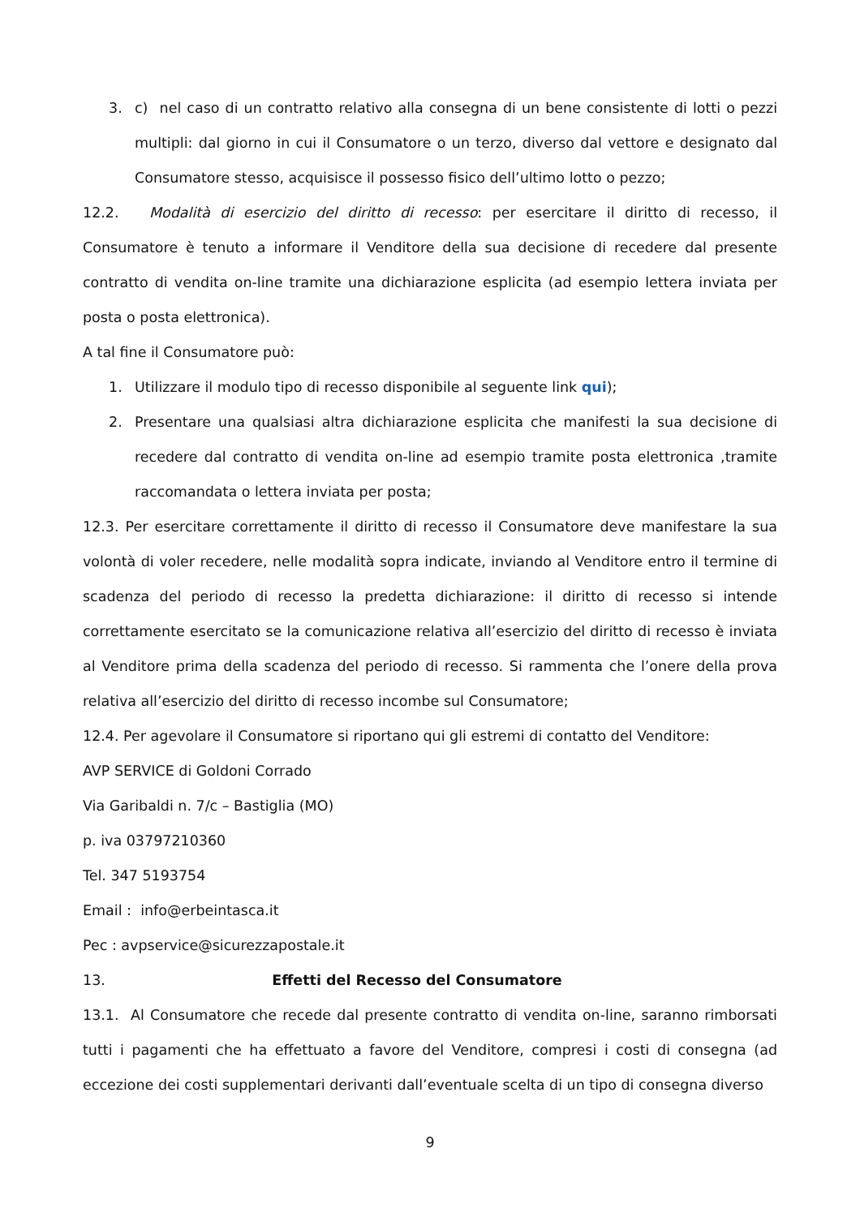3. c) nel caso di un contratto relativo alla consegna di un bene consistente di lotti o pezzi multipli: dal giorno in cui il Consumatore o un terzo, diverso dal vettore e designato dal Consumatore stesso, acquisisce il possesso fisico dell’ultimo lotto o pezzo;
12.2. Modalità di esercizio del diritto di recesso: per esercitare il diritto di recesso, il Consumatore è tenuto a informare il Venditore della sua decisione di recedere dal presente contratto di vendita on-line tramite una dichiarazione esplicita (ad esempio lettera inviata per posta o posta elettronica).
A tal fine il Consumatore può:
1. Utilizzare il modulo tipo di recesso disponibile al seguente link qui);
2. Presentare una qualsiasi altra dichiarazione esplicita che manifesti la sua decisione di recedere dal contratto di vendita on-line ad esempio tramite posta elettronica ,tramite raccomandata o lettera inviata per posta;
12.3. Per esercitare correttamente il diritto di recesso il Consumatore deve manifestare la sua volontà di voler recedere, nelle modalità sopra indicate, inviando al Venditore entro il termine di scadenza del periodo di recesso la predetta dichiarazione: il diritto di recesso si intende correttamente esercitato se la comunicazione relativa all’esercizio del diritto di recesso è inviata al Venditore prima della scadenza del periodo di recesso. Si rammenta che l’onere della prova relativa all’esercizio del diritto di recesso incombe sul Consumatore;
12.4. Per agevolare il Consumatore si riportano qui gli estremi di contatto del Venditore:
AVP SERVICE di Goldoni Corrado
Via Garibaldi n. 7/c – Bastiglia (MO)
p. iva 03797210360
Tel. 347 5193754
Email : info@erbeintasca.it
Pec : avpservice@sicurezzapostale.it
13. Effetti del Recesso del Consumatore
13.1. Al Consumatore che recede dal presente contratto di vendita on-line, saranno rimborsati tutti i pagamenti che ha effettuato a favore del Venditore, compresi i costi di consegna (ad eccezione dei costi supplementari derivanti dall’eventuale scelta di un tipo di consegna diverso
9